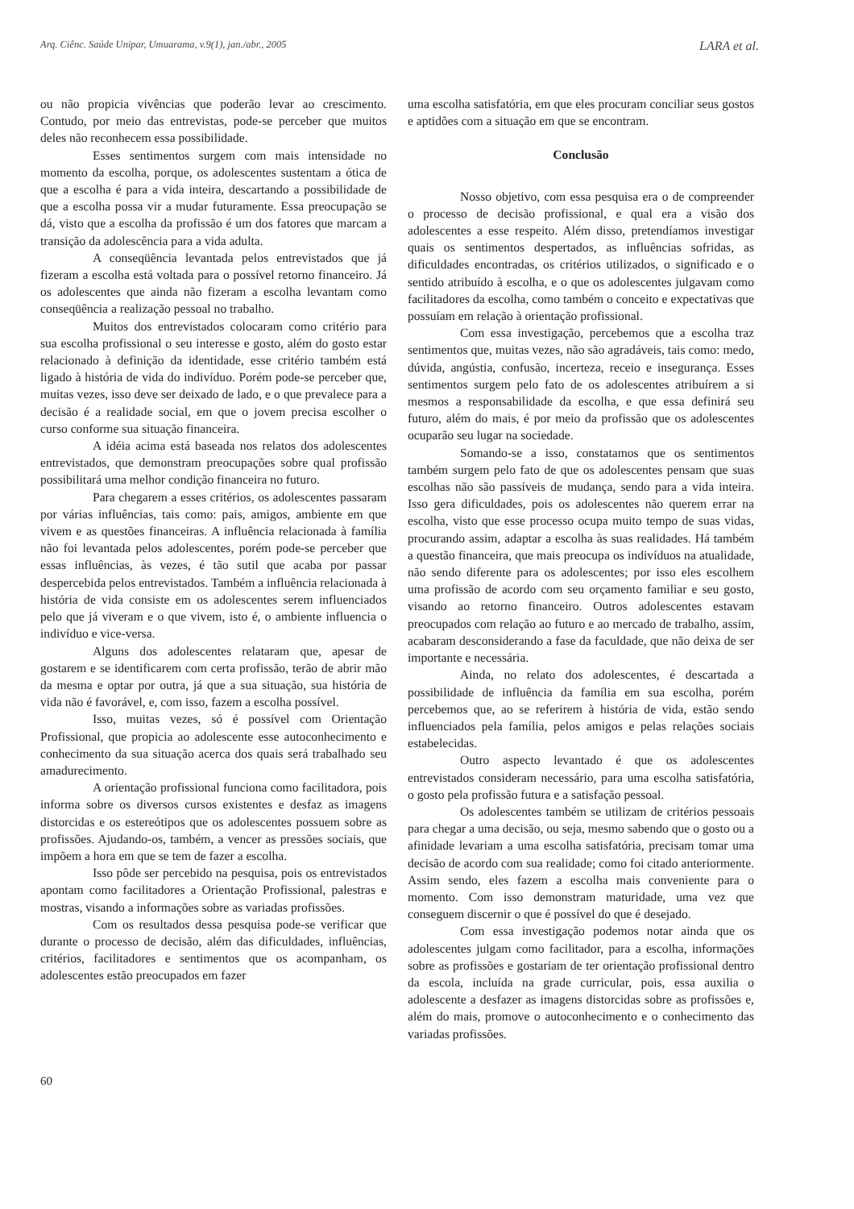Arq. Ciênc. Saúde Unipar, Umuarama, v.9(1), jan./abr., 2005 LARA et al.
ou não propicia vivências que poderão levar ao crescimento. Contudo, por meio das entrevistas, pode-se perceber que muitos deles não reconhecem essa possibilidade.
Esses sentimentos surgem com mais intensidade no momento da escolha, porque, os adolescentes sustentam a ótica de que a escolha é para a vida inteira, descartando a possibilidade de que a escolha possa vir a mudar futuramente. Essa preocupação se dá, visto que a escolha da profissão é um dos fatores que marcam a transição da adolescência para a vida adulta.
A conseqüência levantada pelos entrevistados que já fizeram a escolha está voltada para o possível retorno financeiro. Já os adolescentes que ainda não fizeram a escolha levantam como conseqüência a realização pessoal no trabalho.
Muitos dos entrevistados colocaram como critério para sua escolha profissional o seu interesse e gosto, além do gosto estar relacionado à definição da identidade, esse critério também está ligado à história de vida do indivíduo. Porém pode-se perceber que, muitas vezes, isso deve ser deixado de lado, e o que prevalece para a decisão é a realidade social, em que o jovem precisa escolher o curso conforme sua situação financeira.
A idéia acima está baseada nos relatos dos adolescentes entrevistados, que demonstram preocupações sobre qual profissão possibilitará uma melhor condição financeira no futuro.
Para chegarem a esses critérios, os adolescentes passaram por várias influências, tais como: pais, amigos, ambiente em que vivem e as questões financeiras. A influência relacionada à família não foi levantada pelos adolescentes, porém pode-se perceber que essas influências, às vezes, é tão sutil que acaba por passar despercebida pelos entrevistados. Também a influência relacionada à história de vida consiste em os adolescentes serem influenciados pelo que já viveram e o que vivem, isto é, o ambiente influencia o indivíduo e vice-versa.
Alguns dos adolescentes relataram que, apesar de gostarem e se identificarem com certa profissão, terão de abrir mão da mesma e optar por outra, já que a sua situação, sua história de vida não é favorável, e, com isso, fazem a escolha possível.
Isso, muitas vezes, só é possível com Orientação Profissional, que propicia ao adolescente esse autoconhecimento e conhecimento da sua situação acerca dos quais será trabalhado seu amadurecimento.
A orientação profissional funciona como facilitadora, pois informa sobre os diversos cursos existentes e desfaz as imagens distorcidas e os estereótipos que os adolescentes possuem sobre as profissões. Ajudando-os, também, a vencer as pressões sociais, que impõem a hora em que se tem de fazer a escolha.
Isso pôde ser percebido na pesquisa, pois os entrevistados apontam como facilitadores a Orientação Profissional, palestras e mostras, visando a informações sobre as variadas profissões.
Com os resultados dessa pesquisa pode-se verificar que durante o processo de decisão, além das dificuldades, influências, critérios, facilitadores e sentimentos que os acompanham, os adolescentes estão preocupados em fazer
uma escolha satisfatória, em que eles procuram conciliar seus gostos e aptidões com a situação em que se encontram.
Conclusão
Nosso objetivo, com essa pesquisa era o de compreender o processo de decisão profissional, e qual era a visão dos adolescentes a esse respeito. Além disso, pretendíamos investigar quais os sentimentos despertados, as influências sofridas, as dificuldades encontradas, os critérios utilizados, o significado e o sentido atribuído à escolha, e o que os adolescentes julgavam como facilitadores da escolha, como também o conceito e expectativas que possuíam em relação à orientação profissional.
Com essa investigação, percebemos que a escolha traz sentimentos que, muitas vezes, não são agradáveis, tais como: medo, dúvida, angústia, confusão, incerteza, receio e insegurança. Esses sentimentos surgem pelo fato de os adolescentes atribuírem a si mesmos a responsabilidade da escolha, e que essa definirá seu futuro, além do mais, é por meio da profissão que os adolescentes ocuparão seu lugar na sociedade.
Somando-se a isso, constatamos que os sentimentos também surgem pelo fato de que os adolescentes pensam que suas escolhas não são passíveis de mudança, sendo para a vida inteira. Isso gera dificuldades, pois os adolescentes não querem errar na escolha, visto que esse processo ocupa muito tempo de suas vidas, procurando assim, adaptar a escolha às suas realidades. Há também a questão financeira, que mais preocupa os indivíduos na atualidade, não sendo diferente para os adolescentes; por isso eles escolhem uma profissão de acordo com seu orçamento familiar e seu gosto, visando ao retorno financeiro. Outros adolescentes estavam preocupados com relação ao futuro e ao mercado de trabalho, assim, acabaram desconsiderando a fase da faculdade, que não deixa de ser importante e necessária.
Ainda, no relato dos adolescentes, é descartada a possibilidade de influência da família em sua escolha, porém percebemos que, ao se referirem à história de vida, estão sendo influenciados pela família, pelos amigos e pelas relações sociais estabelecidas.
Outro aspecto levantado é que os adolescentes entrevistados consideram necessário, para uma escolha satisfatória, o gosto pela profissão futura e a satisfação pessoal.
Os adolescentes também se utilizam de critérios pessoais para chegar a uma decisão, ou seja, mesmo sabendo que o gosto ou a afinidade levariam a uma escolha satisfatória, precisam tomar uma decisão de acordo com sua realidade; como foi citado anteriormente. Assim sendo, eles fazem a escolha mais conveniente para o momento. Com isso demonstram maturidade, uma vez que conseguem discernir o que é possível do que é desejado.
Com essa investigação podemos notar ainda que os adolescentes julgam como facilitador, para a escolha, informações sobre as profissões e gostariam de ter orientação profissional dentro da escola, incluída na grade curricular, pois, essa auxilia o adolescente a desfazer as imagens distorcidas sobre as profissões e, além do mais, promove o autoconhecimento e o conhecimento das variadas profissões.
60